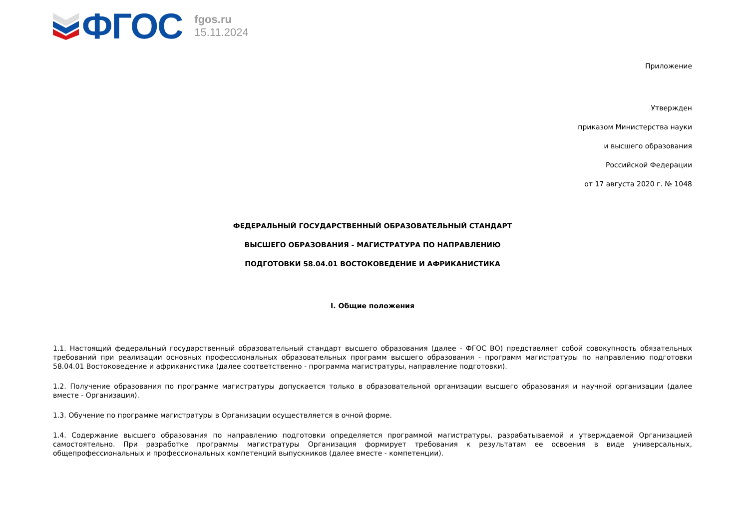ФГОС
fgos.ru
15.11.2024
Приложение
Утвержден
приказом Министерства науки
и высшего образования
Российской Федерации
от 17 августа 2020 г. № 1048
ФЕДЕРАЛЬНЫЙ ГОСУДАРСТВЕННЫЙ ОБРАЗОВАТЕЛЬНЫЙ СТАНДАРТ
ВЫСШЕГО ОБРАЗОВАНИЯ - МАГИСТРАТУРА ПО НАПРАВЛЕНИЮ
ПОДГОТОВКИ 58.04.01 ВОСТОКОВЕДЕНИЕ И АФРИКАНИСТИКА
I. Общие положения
1.1. Настоящий федеральный государственный образовательный стандарт высшего образования (далее - ФГОС ВО) представляет собой совокупность обязательных требований при реализации основных профессиональных образовательных программ высшего образования - программ магистратуры по направлению подготовки 58.04.01 Востоковедение и африканистика (далее соответственно - программа магистратуры, направление подготовки).
1.2. Получение образования по программе магистратуры допускается только в образовательной организации высшего образования и научной организации (далее вместе - Организация).
1.3. Обучение по программе магистратуры в Организации осуществляется в очной форме.
1.4. Содержание высшего образования по направлению подготовки определяется программой магистратуры, разрабатываемой и утверждаемой Организацией самостоятельно. При разработке программы магистратуры Организация формирует требования к результатам ее освоения в виде универсальных, общепрофессиональных и профессиональных компетенций выпускников (далее вместе - компетенции).